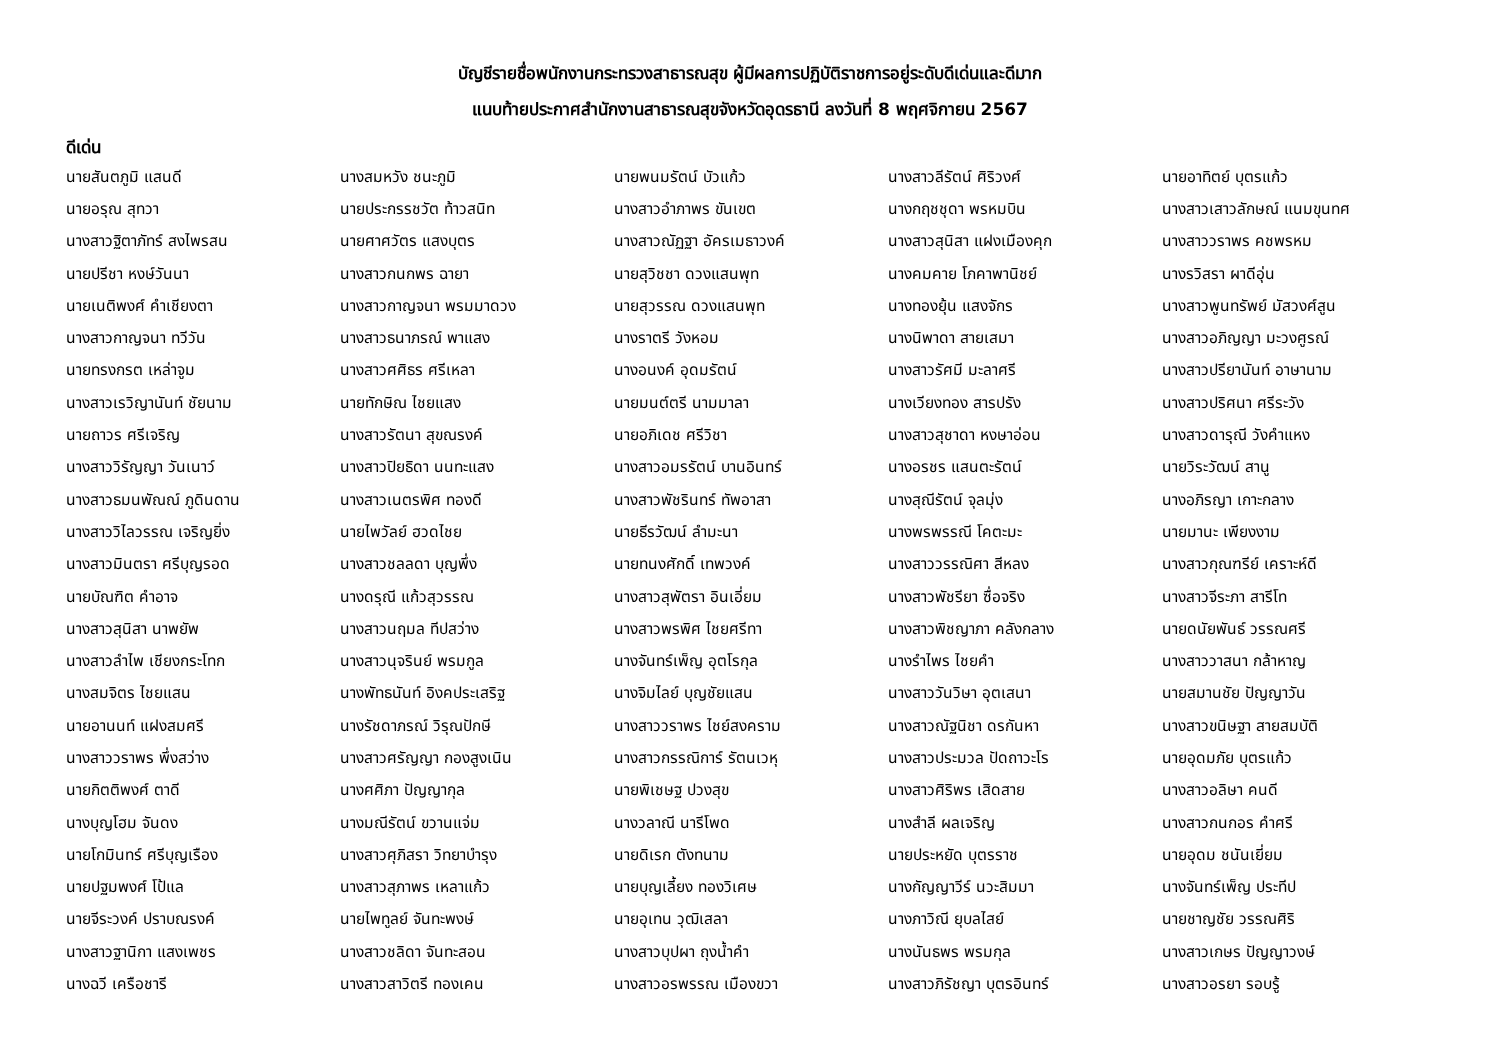บัญชีรายชื่อพนักงานกระทรวงสาธารณสุข ผู้มีผลการปฏิบัติราชการอยู่ระดับดีเด่นและดีมาก
แนบท้ายประกาศสำนักงานสาธารณสุขจังหวัดอุดรธานี ลงวันที่ 8 พฤศจิกายน 2567
ดีเด่น
| นายสันตภูมิ แสนดี | นางสมหวัง ชนะภูมิ | นายพนมรัตน์ บัวแก้ว | นางสาวลีรัตน์ ศิริวงศ์ | นายอาทิตย์ บุตรแก้ว |
| นายอรุณ สุทวา | นายประกรรชวัต ท้าวสนิท | นางสาวอำภาพร ขันเขต | นางกฤชชุดา พรหมบิน | นางสาวเสาวลักษณ์ แนมขุนทศ |
| นางสาวฐิตาภัทร์ สงไพรสน | นายศาศวัตร แสงบุตร | นางสาวณัฏฐา อัครเมธาวงค์ | นางสาวสุนิสา แฝงเมืองคุก | นางสาววราพร คชพรหม |
| นายปรีชา หงษ์วันนา | นางสาวกนกพร ฉายา | นายสุวิชชา ดวงแสนพุท | นางคมคาย โภคาพานิชย์ | นางรวิสรา ผาดีอุ่น |
| นายเนติพงศ์ คำเชียงตา | นางสาวกาญจนา พรมมาดวง | นายสุวรรณ ดวงแสนพุท | นางทองยุ้น แสงจักร | นางสาวพูนทรัพย์ มัสวงศ์สูน |
| นางสาวกาญจนา ทวีวัน | นางสาวธนาภรณ์ พาแสง | นางราตรี วังหอม | นางนิพาดา สายเสมา | นางสาวอภิญญา มะวงศูรณ์ |
| นายทรงกรต เหล่าจูม | นางสาวศศิธร ศรีเหลา | นางอนงค์ อุดมรัตน์ | นางสาวรัศมี มะลาศรี | นางสาวปรียานันท์ อาษานาม |
| นางสาวเรวิญานันท์ ชัยนาม | นายทักษิณ ไชยแสง | นายมนต์ตรี นามมาลา | นางเวียงทอง สารปรัง | นางสาวปริศนา ศรีระวัง |
| นายถาวร ศรีเจริญ | นางสาวรัตนา สุขณรงค์ | นายอภิเดช ศรีวิชา | นางสาวสุชาดา หงษาอ่อน | นางสาวดารุณี วังคำแหง |
| นางสาววิรัญญา วันเนาว์ | นางสาวปิยธิดา นนทะแสง | นางสาวอมรรัตน์ บานอินทร์ | นางอรชร แสนตะรัตน์ | นายวิระวัฒน์ สานู |
| นางสาวธมนพัณณ์ ภูดินดาน | นางสาวเนตรพิศ ทองดี | นางสาวพัชรินทร์ ทัพอาสา | นางสุณีรัตน์ จุลมุ่ง | นางอภิรญา เกาะกลาง |
| นางสาววิไลวรรณ เจริญยิ่ง | นายไพวัลย์ ฮวดไชย | นายธีรวัฒน์ ลำมะนา | นางพรพรรณี โคตะมะ | นายมานะ เพียงงาม |
| นางสาวมินตรา ศรีบุญรอด | นางสาวชลลดา บุญพึ่ง | นายทนงศักดิ์ เทพวงค์ | นางสาววรรณิศา สีหลง | นางสาวกุณฑรีย์ เคราะห์ดี |
| นายบัณฑิต คำอาจ | นางดรุณี แก้วสุวรรณ | นางสาวสุพัตรา อินเอี่ยม | นางสาวพัชรียา ซื่อจริง | นางสาวจีระภา สารีโท |
| นางสาวสุนิสา นาพยัพ | นางสาวนฤมล ทีปสว่าง | นางสาวพรพิศ ไชยศรีทา | นางสาวพิชญาภา คลังกลาง | นายดนัยพันธ์ วรรณศรี |
| นางสาวลำไพ เชียงกระโทก | นางสาวนุจรินย์ พรมกูล | นางจันทร์เพ็ญ อุตโรกุล | นางรำไพร ไชยคำ | นางสาววาสนา กล้าหาญ |
| นางสมจิตร ไชยแสน | นางพัทธนันท์ อิงคประเสริฐ | นางจิมไลย์ บุญชัยแสน | นางสาววันวิษา อุตเสนา | นายสมานชัย ปัญญาวัน |
| นายอานนท์ แฝงสมศรี | นางรัชดาภรณ์ วิรุณปักษี | นางสาววราพร ไชย์สงคราม | นางสาวณัฐนิชา ดรกันหา | นางสาวขนิษฐา สายสมบัติ |
| นางสาววราพร พึ่งสว่าง | นางสาวศรัญญา กองสูงเนิน | นางสาวกรรณิการ์ รัตนเวหุ | นางสาวประมวล ปัดถาวะโร | นายอุดมภัย บุตรแก้ว |
| นายกิตติพงศ์ ตาดี | นางศศิภา ปัญญากุล | นายพิเชษฐ ปวงสุข | นางสาวศิริพร เสิดสาย | นางสาวอลิษา คนดี |
| นางบุญโฮม จันดง | นางมณีรัตน์ ขวานแจ่ม | นางวลาณี นารีโพด | นางสำลี ผลเจริญ | นางสาวกนกอร คำศรี |
| นายโกมินทร์ ศรีบุญเรือง | นางสาวศุภิสรา วิทยาบำรุง | นายดิเรก ตังทนาม | นายประหยัด บุตรราช | นายอุดม ชนันเยี่ยม |
| นายปฐมพงศ์ โป้แล | นางสาวสุภาพร เหลาแก้ว | นายบุญเลี้ยง ทองวิเศษ | นางกัญญาวีร์ นวะสิมมา | นางจันทร์เพ็ญ ประทีป |
| นายจีระวงค์ ปราบณรงค์ | นายไพทูลย์ จันทะพงษ์ | นายอุเทน วุฒิเสลา | นางภาวิณี ยุบลไสย์ | นายชาญชัย วรรณศิริ |
| นางสาวฐานิกา แสงเพชร | นางสาวชลิดา จันทะสอน | นางสาวบุปผา ถุงน้ำคำ | นางนันธพร พรมกุล | นางสาวเกษร ปัญญาวงษ์ |
| นางฉวี เครือชารี | นางสาวสาวิตรี ทองเคน | นางสาวอรพรรณ เมืองขวา | นางสาวภิรัชญา บุตรอินทร์ | นางสาวอรยา รอบรู้ |